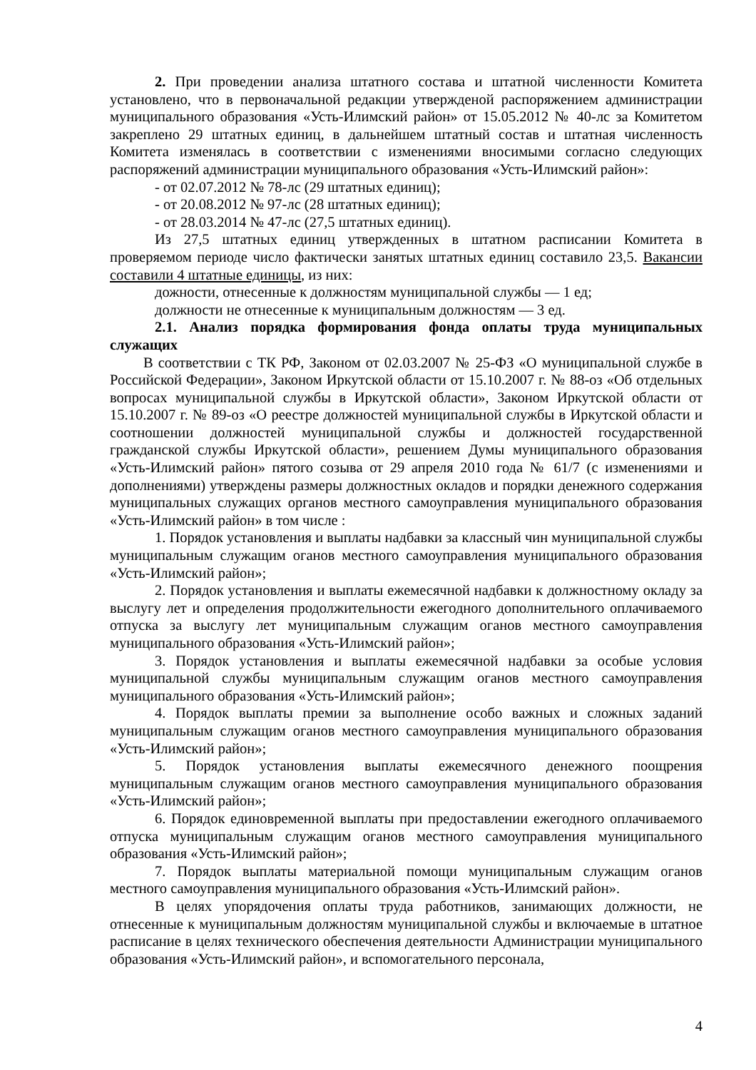2. При проведении анализа штатного состава и штатной численности Комитета установлено, что в первоначальной редакции утвержденой распоряжением администрации муниципального образования «Усть-Илимский район» от 15.05.2012 № 40-лс за Комитетом закреплено 29 штатных единиц, в дальнейшем штатный состав и штатная численность Комитета изменялась в соответствии с изменениями вносимыми согласно следующих распоряжений администрации муниципального образования «Усть-Илимский район»:
- от 02.07.2012 № 78-лс (29 штатных единиц);
- от 20.08.2012 № 97-лс (28 штатных единиц);
- от 28.03.2014 № 47-лс (27,5 штатных единиц).
Из 27,5 штатных единиц утвержденных в штатном расписании Комитета в проверяемом периоде число фактически занятых штатных единиц составило 23,5. Вакансии составили 4 штатные единицы, из них:
дожности, отнесенные к должностям муниципальной службы — 1 ед;
должности не отнесенные к муниципальным должностям — 3 ед.
2.1. Анализ порядка формирования фонда оплаты труда муниципальных служащих
В соответствии с ТК РФ, Законом от 02.03.2007 № 25-ФЗ «О муниципальной службе в Российской Федерации», Законом Иркутской области от 15.10.2007 г. № 88-оз «Об отдельных вопросах муниципальной службы в Иркутской области», Законом Иркутской области от 15.10.2007 г. № 89-оз «О реестре должностей муниципальной службы в Иркутской области и соотношении должностей муниципальной службы и должностей государственной гражданской службы Иркутской области», решением Думы муниципального образования «Усть-Илимский район» пятого созыва от 29 апреля 2010 года № 61/7 (с изменениями и дополнениями) утверждены размеры должностных окладов и порядки денежного содержания муниципальных служащих органов местного самоуправления муниципального образования «Усть-Илимский район» в том числе :
1. Порядок установления и выплаты надбавки за классный чин муниципальной службы муниципальным служащим оганов местного самоуправления муниципального образования «Усть-Илимский район»;
2. Порядок установления и выплаты ежемесячной надбавки к должностному окладу за выслугу лет и определения продолжительности ежегодного дополнительного оплачиваемого отпуска за выслугу лет муниципальным служащим оганов местного самоуправления муниципального образования «Усть-Илимский район»;
3. Порядок установления и выплаты ежемесячной надбавки за особые условия муниципальной службы муниципальным служащим оганов местного самоуправления муниципального образования «Усть-Илимский район»;
4. Порядок выплаты премии за выполнение особо важных и сложных заданий муниципальным служащим оганов местного самоуправления муниципального образования «Усть-Илимский район»;
5. Порядок установления выплаты ежемесячного денежного поощрения муниципальным служащим оганов местного самоуправления муниципального образования «Усть-Илимский район»;
6. Порядок единовременной выплаты при предоставлении ежегодного оплачиваемого отпуска муниципальным служащим оганов местного самоуправления муниципального образования «Усть-Илимский район»;
7. Порядок выплаты материальной помощи муниципальным служащим оганов местного самоуправления муниципального образования «Усть-Илимский район».
В целях упорядочения оплаты труда работников, занимающих должности, не отнесенные к муниципальным должностям муниципальной службы и включаемые в штатное расписание в целях технического обеспечения деятельности Администрации муниципального образования «Усть-Илимский район», и вспомогательного персонала,
4